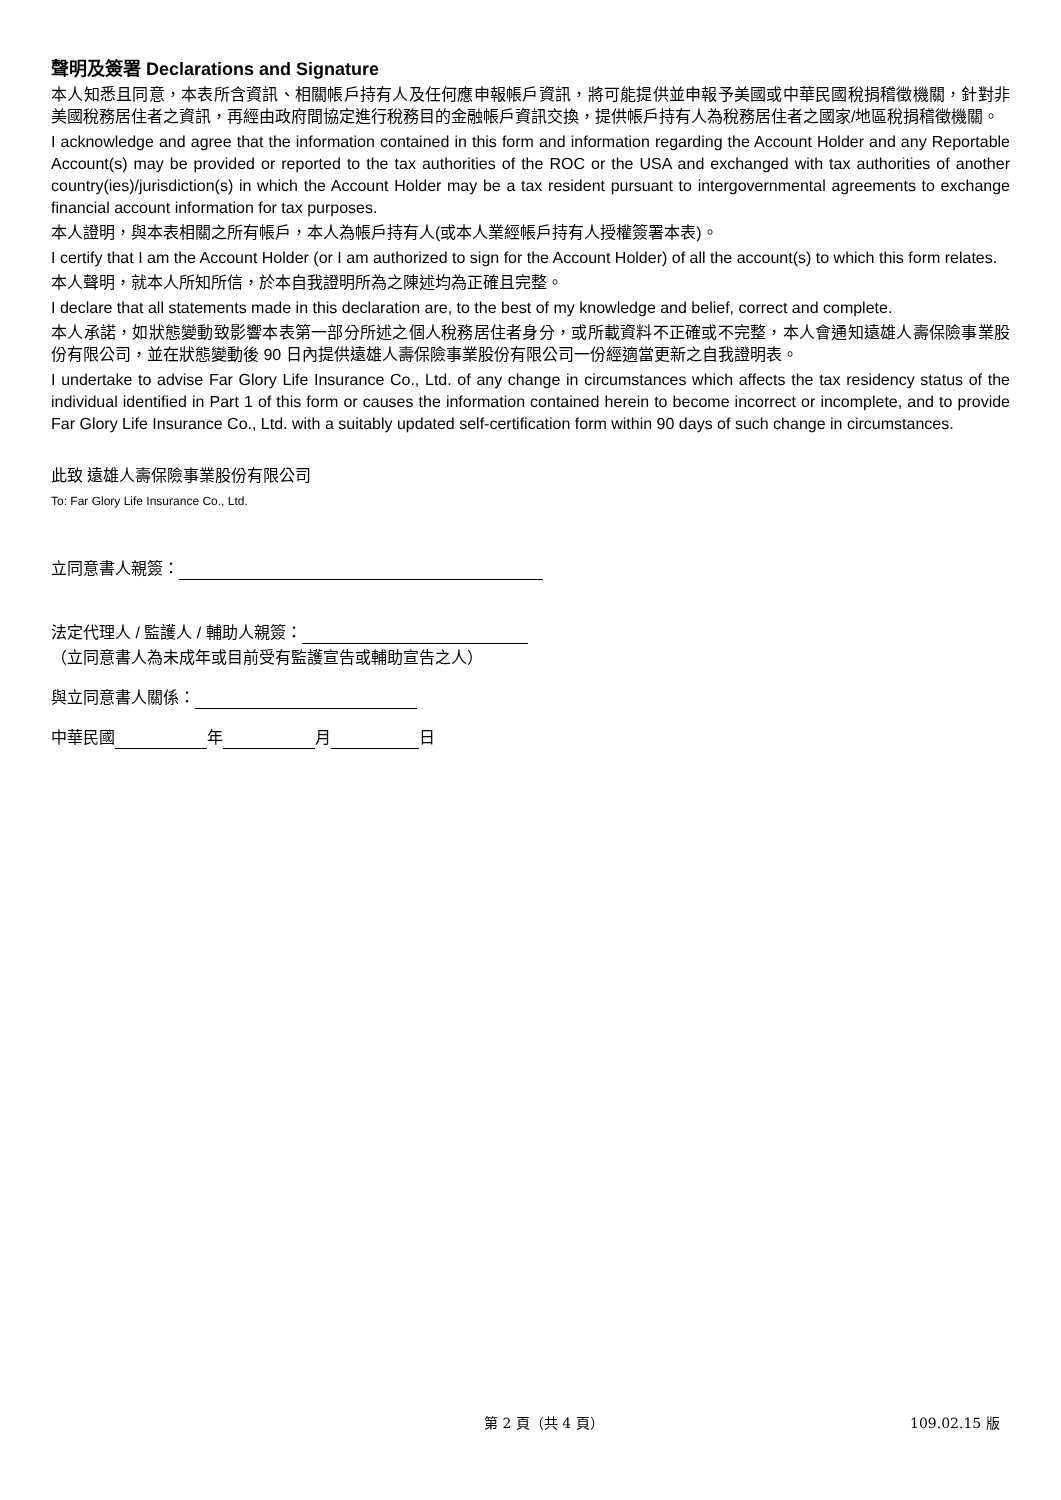聲明及簽署 Declarations and Signature
本人知悉且同意，本表所含資訊、相關帳戶持有人及任何應申報帳戶資訊，將可能提供並申報予美國或中華民國稅捐稽徵機關，針對非美國稅務居住者之資訊，再經由政府間協定進行稅務目的金融帳戶資訊交換，提供帳戶持有人為稅務居住者之國家/地區稅捐稽徵機關。
I acknowledge and agree that the information contained in this form and information regarding the Account Holder and any Reportable Account(s) may be provided or reported to the tax authorities of the ROC or the USA and exchanged with tax authorities of another country(ies)/jurisdiction(s) in which the Account Holder may be a tax resident pursuant to intergovernmental agreements to exchange financial account information for tax purposes.
本人證明，與本表相關之所有帳戶，本人為帳戶持有人(或本人業經帳戶持有人授權簽署本表)。
I certify that I am the Account Holder (or I am authorized to sign for the Account Holder) of all the account(s) to which this form relates.
本人聲明，就本人所知所信，於本自我證明所為之陳述均為正確且完整。
I declare that all statements made in this declaration are, to the best of my knowledge and belief, correct and complete.
本人承諾，如狀態變動致影響本表第一部分所述之個人稅務居住者身分，或所載資料不正確或不完整，本人會通知遠雄人壽保險事業股份有限公司，並在狀態變動後 90 日內提供遠雄人壽保險事業股份有限公司一份經適當更新之自我證明表。
I undertake to advise Far Glory Life Insurance Co., Ltd. of any change in circumstances which affects the tax residency status of the individual identified in Part 1 of this form or causes the information contained herein to become incorrect or incomplete, and to provide Far Glory Life Insurance Co., Ltd. with a suitably updated self-certification form within 90 days of such change in circumstances.
此致 遠雄人壽保險事業股份有限公司
To: Far Glory Life Insurance Co., Ltd.
立同意書人親簽：
法定代理人 / 監護人 / 輔助人親簽：
（立同意書人為未成年或目前受有監護宣告或輔助宣告之人）
與立同意書人關係：
中華民國 年 月 日
第 2 頁（共 4 頁） 109.02.15 版